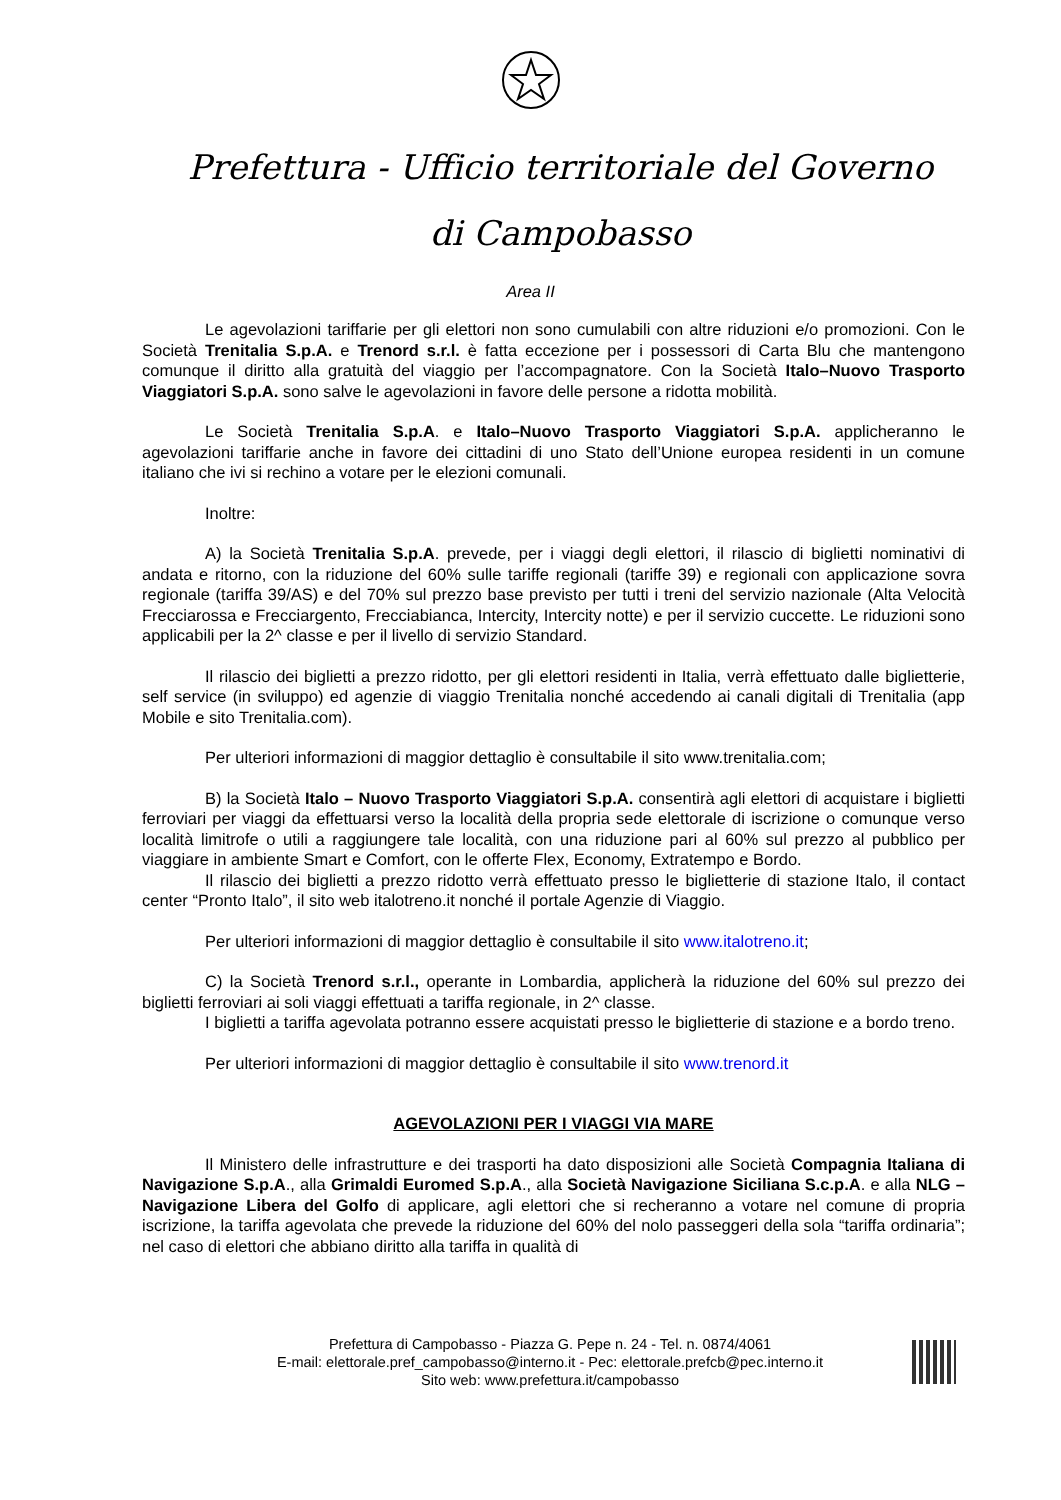Prefettura - Ufficio territoriale del Governo
di Campobasso
Area II
Le agevolazioni tariffarie per gli elettori non sono cumulabili con altre riduzioni e/o promozioni. Con le Società Trenitalia S.p.A. e Trenord s.r.l. è fatta eccezione per i possessori di Carta Blu che mantengono comunque il diritto alla gratuità del viaggio per l’accompagnatore. Con la Società Italo–Nuovo Trasporto Viaggiatori S.p.A. sono salve le agevolazioni in favore delle persone a ridotta mobilità.
Le Società Trenitalia S.p.A. e Italo–Nuovo Trasporto Viaggiatori S.p.A. applicheranno le agevolazioni tariffarie anche in favore dei cittadini di uno Stato dell’Unione europea residenti in un comune italiano che ivi si rechino a votare per le elezioni comunali.
Inoltre:
A) la Società Trenitalia S.p.A. prevede, per i viaggi degli elettori, il rilascio di biglietti nominativi di andata e ritorno, con la riduzione del 60% sulle tariffe regionali (tariffe 39) e regionali con applicazione sovra regionale (tariffa 39/AS) e del 70% sul prezzo base previsto per tutti i treni del servizio nazionale (Alta Velocità Frecciarossa e Frecciargento, Frecciabianca, Intercity, Intercity notte) e per il servizio cuccette. Le riduzioni sono applicabili per la 2^ classe e per il livello di servizio Standard.
Il rilascio dei biglietti a prezzo ridotto, per gli elettori residenti in Italia, verrà effettuato dalle biglietterie, self service (in sviluppo) ed agenzie di viaggio Trenitalia nonché accedendo ai canali digitali di Trenitalia (app Mobile e sito Trenitalia.com).
Per ulteriori informazioni di maggior dettaglio è consultabile il sito www.trenitalia.com;
B) la Società Italo – Nuovo Trasporto Viaggiatori S.p.A. consentirà agli elettori di acquistare i biglietti ferroviari per viaggi da effettuarsi verso la località della propria sede elettorale di iscrizione o comunque verso località limitrofe o utili a raggiungere tale località, con una riduzione pari al 60% sul prezzo al pubblico per viaggiare in ambiente Smart e Comfort, con le offerte Flex, Economy, Extratempo e Bordo.
Il rilascio dei biglietti a prezzo ridotto verrà effettuato presso le biglietterie di stazione Italo, il contact center “Pronto Italo”, il sito web italotreno.it nonché il portale Agenzie di Viaggio.
Per ulteriori informazioni di maggior dettaglio è consultabile il sito www.italotreno.it;
C) la Società Trenord s.r.l., operante in Lombardia, applicherà la riduzione del 60% sul prezzo dei biglietti ferroviari ai soli viaggi effettuati a tariffa regionale, in 2^ classe.
I biglietti a tariffa agevolata potranno essere acquistati presso le biglietterie di stazione e a bordo treno.
Per ulteriori informazioni di maggior dettaglio è consultabile il sito www.trenord.it
AGEVOLAZIONI PER I VIAGGI VIA MARE
Il Ministero delle infrastrutture e dei trasporti ha dato disposizioni alle Società Compagnia Italiana di Navigazione S.p.A., alla Grimaldi Euromed S.p.A., alla Società Navigazione Siciliana S.c.p.A. e alla NLG – Navigazione Libera del Golfo di applicare, agli elettori che si recheranno a votare nel comune di propria iscrizione, la tariffa agevolata che prevede la riduzione del 60% del nolo passeggeri della sola “tariffa ordinaria”; nel caso di elettori che abbiano diritto alla tariffa in qualità di
Prefettura di Campobasso - Piazza G. Pepe n. 24 - Tel. n. 0874/4061
E-mail: elettorale.pref_campobasso@interno.it - Pec: elettorale.prefcb@pec.interno.it
Sito web: www.prefettura.it/campobasso